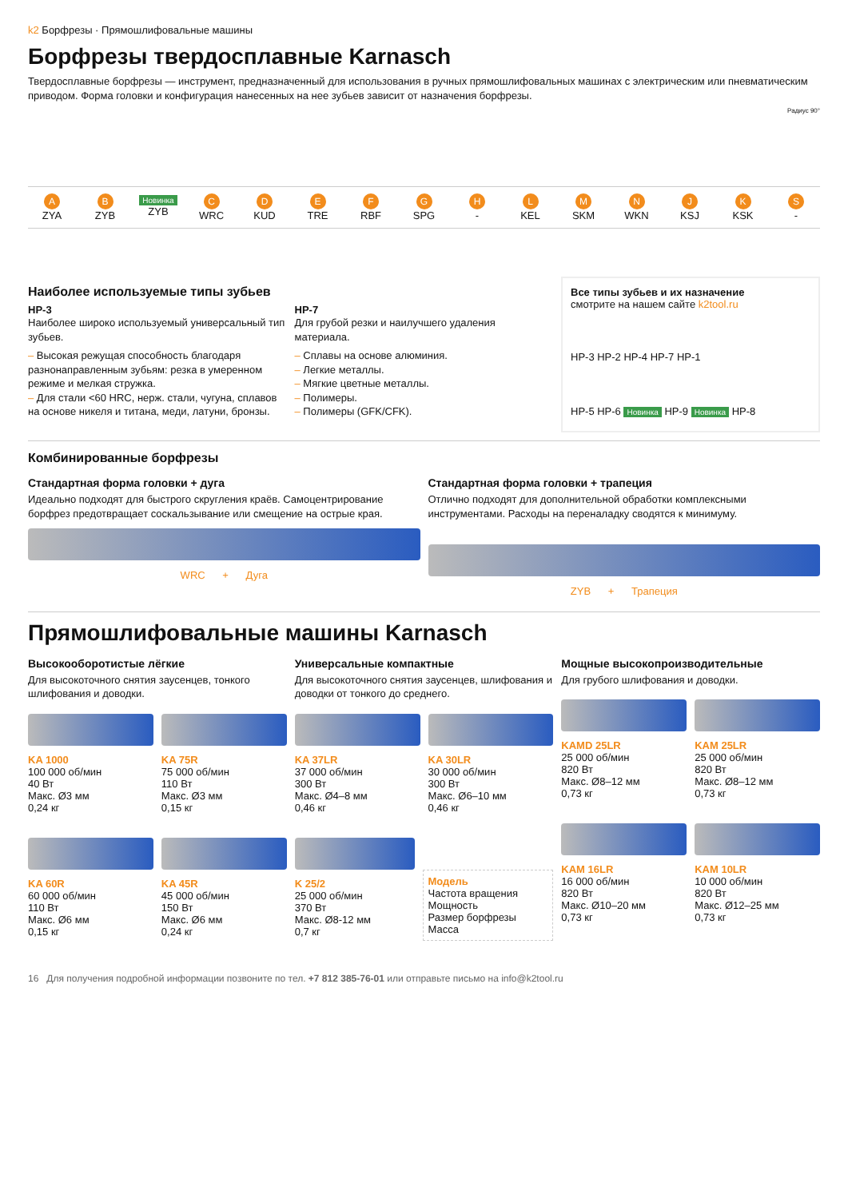k2 Борфрезы · Прямошлифовальные машины
Борфрезы твердосплавные Karnasch
Твердосплавные борфрезы — инструмент, предназначенный для использования в ручных прямошлифовальных машинах с электрическим или пневматическим приводом. Форма головки и конфигурация нанесенных на нее зубьев зависит от назначения борфрезы.
Радиус 90°
A
ZYA
B
ZYB
Новинка
ZYB
C
WRC
D
KUD
E
TRE
F
RBF
G
SPG
H
-
L
KEL
M
SKM
N
WKN
J
KSJ
K
KSK
S
-
Наиболее используемые типы зубьев
HP-3
Наиболее широко используемый универсальный тип зубьев.
– Высокая режущая способность благодаря разнонаправленным зубьям: резка в умеренном режиме и мелкая стружка.
– Для стали <60 HRC, нерж. стали, чугуна, сплавов на основе никеля и титана, меди, латуни, бронзы.
HP-7
Для грубой резки и наилучшего удаления материала.
– Сплавы на основе алюминия.
– Легкие металлы.
– Мягкие цветные металлы.
– Полимеры.
– Полимеры (GFK/CFK).
Все типы зубьев и их назначение
смотрите на нашем сайте k2tool.ru
HP-3 HP-2 HP-4 HP-7 HP-1
HP-5 HP-6 Новинка HP-9 Новинка HP-8
Комбинированные борфрезы
Стандартная форма головки + дуга
Идеально подходят для быстрого скругления краёв. Самоцентрирование борфрез предотвращает соскальзывание или смещение на острые края.
WRC + Дуга
Стандартная форма головки + трапеция
Отлично подходят для дополнительной обработки комплексными инструментами. Расходы на переналадку сводятся к минимуму.
ZYB + Трапеция
Прямошлифовальные машины Karnasch
Высокооборотистые лёгкие
Для высокоточного снятия заусенцев, тонкого шлифования и доводки.
KA 1000
100 000 об/мин
40 Вт
Макс. Ø3 мм
0,24 кг
KA 75R
75 000 об/мин
110 Вт
Макс. Ø3 мм
0,15 кг
KA 60R
60 000 об/мин
110 Вт
Макс. Ø6 мм
0,15 кг
KA 45R
45 000 об/мин
150 Вт
Макс. Ø6 мм
0,24 кг
Универсальные компактные
Для высокоточного снятия заусенцев, шлифования и доводки от тонкого до среднего.
KA 37LR
37 000 об/мин
300 Вт
Макс. Ø4–8 мм
0,46 кг
KA 30LR
30 000 об/мин
300 Вт
Макс. Ø6–10 мм
0,46 кг
K 25/2
25 000 об/мин
370 Вт
Макс. Ø8-12 мм
0,7 кг
Модель
Частота вращения
Мощность
Размер борфрезы
Масса
Мощные высокопроизводительные
Для грубого шлифования и доводки.
KAMD 25LR
25 000 об/мин
820 Вт
Макс. Ø8–12 мм
0,73 кг
KAM 25LR
25 000 об/мин
820 Вт
Макс. Ø8–12 мм
0,73 кг
KAM 16LR
16 000 об/мин
820 Вт
Макс. Ø10–20 мм
0,73 кг
KAM 10LR
10 000 об/мин
820 Вт
Макс. Ø12–25 мм
0,73 кг
16 Для получения подробной информации позвоните по тел. +7 812 385-76-01 или отправьте письмо на info@k2tool.ru